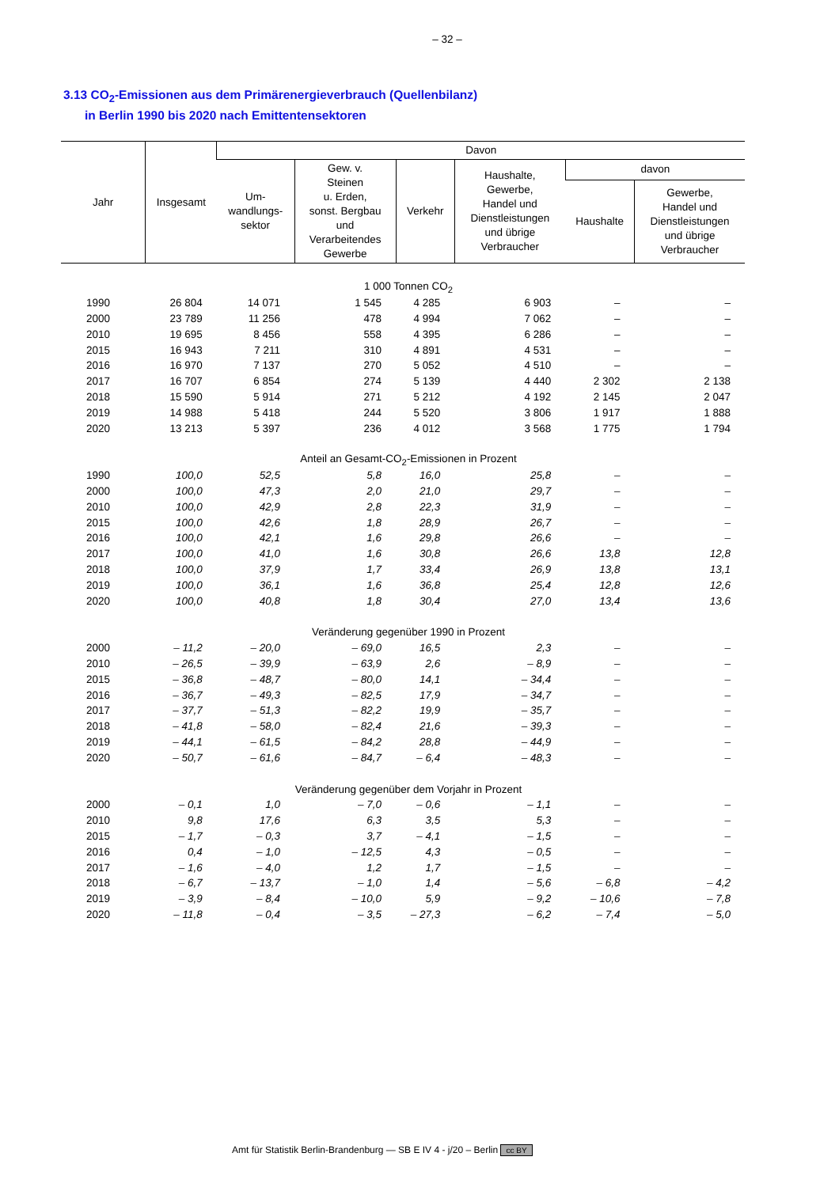– 32 –
3.13 CO<sub>2</sub>-Emissionen aus dem Primärenergieverbrauch (Quellenbilanz)
in Berlin 1990 bis 2020 nach Emittentensektoren
| Jahr | Insgesamt | Davon | | | | | |
| --- | --- | --- | --- | --- | --- | --- | --- |
| | | Um- wandlungs- sektor | Gew. v. Steinen u. Erden, sonst. Bergbau und Verarbeitendes Gewerbe | Verkehr | Haushalte, Gewerbe, Handel und Dienstleistungen und übrige Verbraucher | davon | |
| | | | | | | Haushalte | Gewerbe, Handel und Dienstleistungen und übrige Verbraucher |
| 1 000 Tonnen CO<sub>2</sub> | | | | | | | |
| 1990 | 26 804 | 14 071 | 1 545 | 4 285 | 6 903 | – | – |
| 2000 | 23 789 | 11 256 | 478 | 4 994 | 7 062 | – | – |
| 2010 | 19 695 | 8 456 | 558 | 4 395 | 6 286 | – | – |
| 2015 | 16 943 | 7 211 | 310 | 4 891 | 4 531 | – | – |
| 2016 | 16 970 | 7 137 | 270 | 5 052 | 4 510 | – | – |
| 2017 | 16 707 | 6 854 | 274 | 5 139 | 4 440 | 2 302 | 2 138 |
| 2018 | 15 590 | 5 914 | 271 | 5 212 | 4 192 | 2 145 | 2 047 |
| 2019 | 14 988 | 5 418 | 244 | 5 520 | 3 806 | 1 917 | 1 888 |
| 2020 | 13 213 | 5 397 | 236 | 4 012 | 3 568 | 1 775 | 1 794 |
| Anteil an Gesamt-CO<sub>2</sub>-Emissionen in Prozent | | | | | | | |
| 1990 | 100,0 | 52,5 | 5,8 | 16,0 | 25,8 | – | – |
| 2000 | 100,0 | 47,3 | 2,0 | 21,0 | 29,7 | – | – |
| 2010 | 100,0 | 42,9 | 2,8 | 22,3 | 31,9 | – | – |
| 2015 | 100,0 | 42,6 | 1,8 | 28,9 | 26,7 | – | – |
| 2016 | 100,0 | 42,1 | 1,6 | 29,8 | 26,6 | – | – |
| 2017 | 100,0 | 41,0 | 1,6 | 30,8 | 26,6 | 13,8 | 12,8 |
| 2018 | 100,0 | 37,9 | 1,7 | 33,4 | 26,9 | 13,8 | 13,1 |
| 2019 | 100,0 | 36,1 | 1,6 | 36,8 | 25,4 | 12,8 | 12,6 |
| 2020 | 100,0 | 40,8 | 1,8 | 30,4 | 27,0 | 13,4 | 13,6 |
| Veränderung gegenüber 1990 in Prozent | | | | | | | |
| 2000 | – 11,2 | – 20,0 | – 69,0 | 16,5 | 2,3 | – | – |
| 2010 | – 26,5 | – 39,9 | – 63,9 | 2,6 | – 8,9 | – | – |
| 2015 | – 36,8 | – 48,7 | – 80,0 | 14,1 | – 34,4 | – | – |
| 2016 | – 36,7 | – 49,3 | – 82,5 | 17,9 | – 34,7 | – | – |
| 2017 | – 37,7 | – 51,3 | – 82,2 | 19,9 | – 35,7 | – | – |
| 2018 | – 41,8 | – 58,0 | – 82,4 | 21,6 | – 39,3 | – | – |
| 2019 | – 44,1 | – 61,5 | – 84,2 | 28,8 | – 44,9 | – | – |
| 2020 | – 50,7 | – 61,6 | – 84,7 | – 6,4 | – 48,3 | – | – |
| Veränderung gegenüber dem Vorjahr in Prozent | | | | | | | |
| 2000 | – 0,1 | 1,0 | – 7,0 | – 0,6 | – 1,1 | – | – |
| 2010 | 9,8 | 17,6 | 6,3 | 3,5 | 5,3 | – | – |
| 2015 | – 1,7 | – 0,3 | 3,7 | – 4,1 | – 1,5 | – | – |
| 2016 | 0,4 | – 1,0 | – 12,5 | 4,3 | – 0,5 | – | – |
| 2017 | – 1,6 | – 4,0 | 1,2 | 1,7 | – 1,5 | – | – |
| 2018 | – 6,7 | – 13,7 | – 1,0 | 1,4 | – 5,6 | – 6,8 | – 4,2 |
| 2019 | – 3,9 | – 8,4 | – 10,0 | 5,9 | – 9,2 | – 10,6 | – 7,8 |
| 2020 | – 11,8 | – 0,4 | – 3,5 | – 27,3 | – 6,2 | – 7,4 | – 5,0 |
Amt für Statistik Berlin-Brandenburg — SB E IV 4 - j/20 – Berlin cc BY